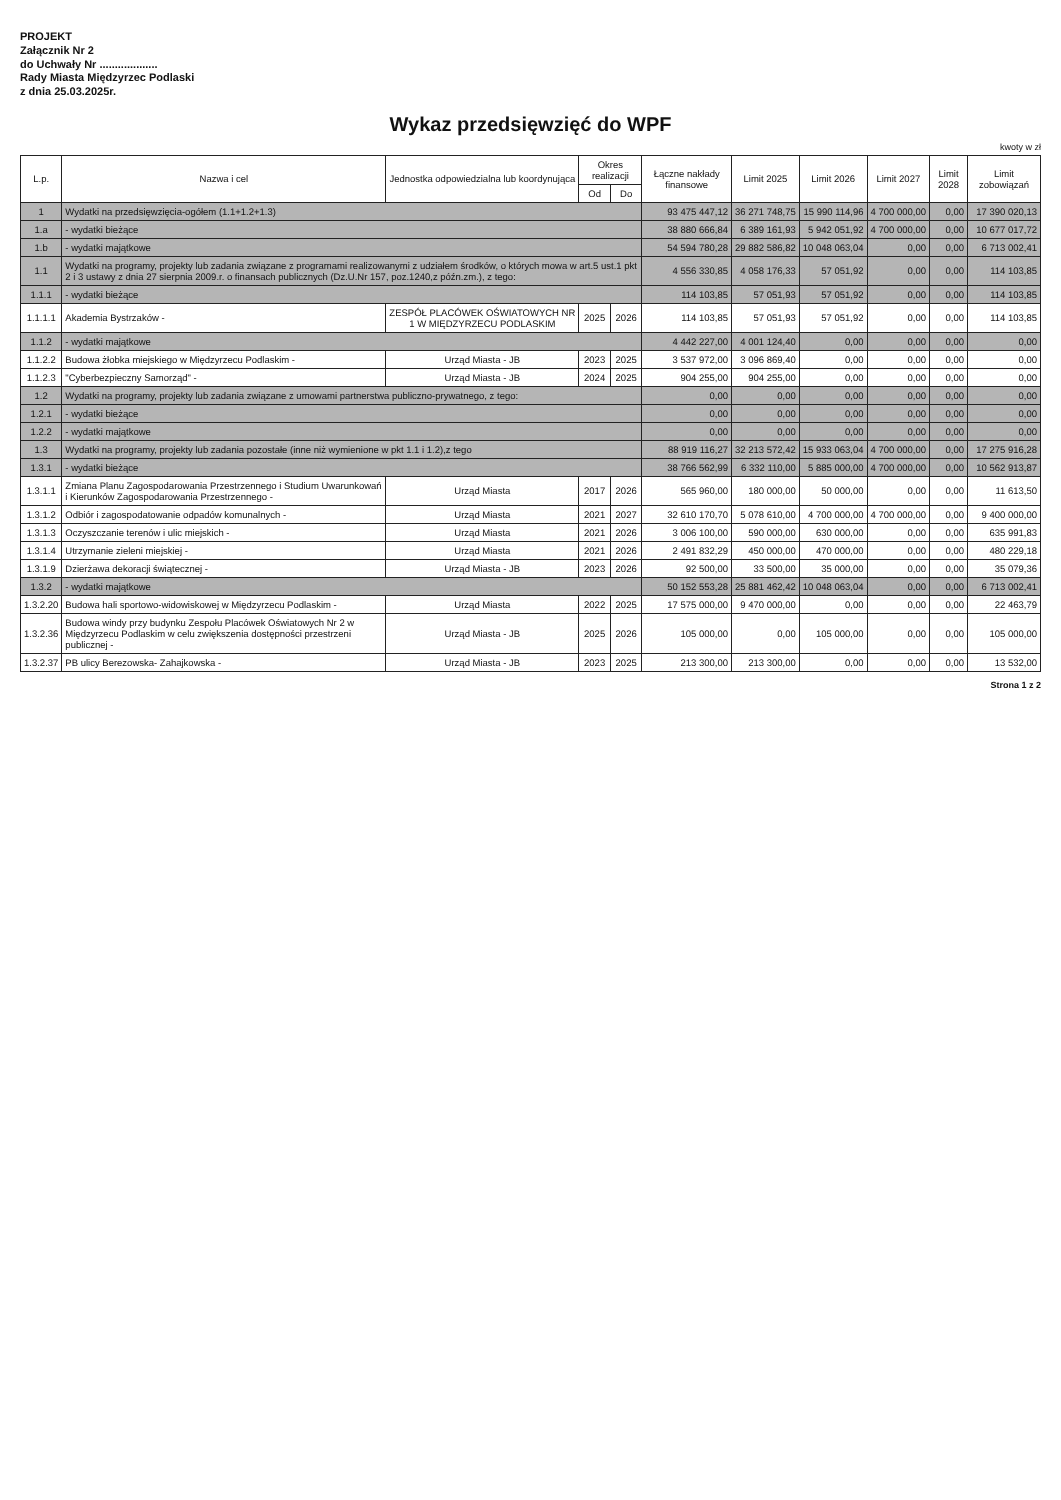PROJEKT
Załącznik Nr 2
do Uchwały Nr ...................
Rady Miasta Międzyrzec Podlaski
z dnia 25.03.2025r.
Wykaz przedsięwzięć do WPF
kwoty w zł
| L.p. | Nazwa i cel | Jednostka odpowiedzialna lub koordynująca | Okres realizacji | | Łączne nakłady finansowe | Limit 2025 | Limit 2026 | Limit 2027 | Limit 2028 | Limit zobowiązań |
| --- | --- | --- | --- | --- | --- | --- | --- | --- | --- | --- |
| | | | Od | Do | | | | | | |
| 1 | Wydatki na przedsięwzięcia-ogółem (1.1+1.2+1.3) | | | | 93 475 447,12 | 36 271 748,75 | 15 990 114,96 | 4 700 000,00 | 0,00 | 17 390 020,13 |
| 1.a | - wydatki bieżące | | | | 38 880 666,84 | 6 389 161,93 | 5 942 051,92 | 4 700 000,00 | 0,00 | 10 677 017,72 |
| 1.b | - wydatki majątkowe | | | | 54 594 780,28 | 29 882 586,82 | 10 048 063,04 | 0,00 | 0,00 | 6 713 002,41 |
| 1.1 | Wydatki na programy, projekty lub zadania związane z programami realizowanymi z udziałem środków, o których mowa w art.5 ust.1 pkt 2 i 3 ustawy z dnia 27 sierpnia 2009.r. o finansach publicznych (Dz.U.Nr 157, poz.1240,z późn.zm.), z tego: | | | | 4 556 330,85 | 4 058 176,33 | 57 051,92 | 0,00 | 0,00 | 114 103,85 |
| 1.1.1 | - wydatki bieżące | | | | 114 103,85 | 57 051,93 | 57 051,92 | 0,00 | 0,00 | 114 103,85 |
| 1.1.1.1 | Akademia Bystrzaków - | ZESPÓŁ PLACÓWEK OŚWIATOWYCH NR 1 W MIĘDZYRZECU PODLASKIM | 2025 | 2026 | 114 103,85 | 57 051,93 | 57 051,92 | 0,00 | 0,00 | 114 103,85 |
| 1.1.2 | - wydatki majątkowe | | | | 4 442 227,00 | 4 001 124,40 | 0,00 | 0,00 | 0,00 | 0,00 |
| 1.1.2.2 | Budowa żłobka miejskiego w Międzyrzecu Podlaskim - | Urząd Miasta - JB | 2023 | 2025 | 3 537 972,00 | 3 096 869,40 | 0,00 | 0,00 | 0,00 | 0,00 |
| 1.1.2.3 | "Cyberbezpieczny Samorząd" - | Urząd Miasta - JB | 2024 | 2025 | 904 255,00 | 904 255,00 | 0,00 | 0,00 | 0,00 | 0,00 |
| 1.2 | Wydatki na programy, projekty lub zadania związane z umowami partnerstwa publiczno-prywatnego, z tego: | | | | 0,00 | 0,00 | 0,00 | 0,00 | 0,00 | 0,00 |
| 1.2.1 | - wydatki bieżące | | | | 0,00 | 0,00 | 0,00 | 0,00 | 0,00 | 0,00 |
| 1.2.2 | - wydatki majątkowe | | | | 0,00 | 0,00 | 0,00 | 0,00 | 0,00 | 0,00 |
| 1.3 | Wydatki na programy, projekty lub zadania pozostałe (inne niż wymienione w pkt 1.1 i 1.2),z tego | | | | 88 919 116,27 | 32 213 572,42 | 15 933 063,04 | 4 700 000,00 | 0,00 | 17 275 916,28 |
| 1.3.1 | - wydatki bieżące | | | | 38 766 562,99 | 6 332 110,00 | 5 885 000,00 | 4 700 000,00 | 0,00 | 10 562 913,87 |
| 1.3.1.1 | Zmiana Planu Zagospodarowania Przestrzennego i Studium Uwarunkowań i Kierunków Zagospodarowania Przestrzennego - | Urząd Miasta | 2017 | 2026 | 565 960,00 | 180 000,00 | 50 000,00 | 0,00 | 0,00 | 11 613,50 |
| 1.3.1.2 | Odbiór i zagospodatowanie odpadów komunalnych - | Urząd Miasta | 2021 | 2027 | 32 610 170,70 | 5 078 610,00 | 4 700 000,00 | 4 700 000,00 | 0,00 | 9 400 000,00 |
| 1.3.1.3 | Oczyszczanie terenów i ulic miejskich - | Urząd Miasta | 2021 | 2026 | 3 006 100,00 | 590 000,00 | 630 000,00 | 0,00 | 0,00 | 635 991,83 |
| 1.3.1.4 | Utrzymanie zieleni miejskiej - | Urząd Miasta | 2021 | 2026 | 2 491 832,29 | 450 000,00 | 470 000,00 | 0,00 | 0,00 | 480 229,18 |
| 1.3.1.9 | Dzierżawa dekoracji świątecznej - | Urząd Miasta - JB | 2023 | 2026 | 92 500,00 | 33 500,00 | 35 000,00 | 0,00 | 0,00 | 35 079,36 |
| 1.3.2 | - wydatki majątkowe | | | | 50 152 553,28 | 25 881 462,42 | 10 048 063,04 | 0,00 | 0,00 | 6 713 002,41 |
| 1.3.2.20 | Budowa hali sportowo-widowiskowej w Międzyrzecu Podlaskim - | Urząd Miasta | 2022 | 2025 | 17 575 000,00 | 9 470 000,00 | 0,00 | 0,00 | 0,00 | 22 463,79 |
| 1.3.2.36 | Budowa windy przy budynku Zespołu Placówek Oświatowych Nr 2 w Międzyrzecu Podlaskim w celu zwiększenia dostępności przestrzeni publicznej - | Urząd Miasta - JB | 2025 | 2026 | 105 000,00 | 0,00 | 105 000,00 | 0,00 | 0,00 | 105 000,00 |
| 1.3.2.37 | PB ulicy Berezowska- Zahajkowska - | Urząd Miasta - JB | 2023 | 2025 | 213 300,00 | 213 300,00 | 0,00 | 0,00 | 0,00 | 13 532,00 |
Strona 1 z 2